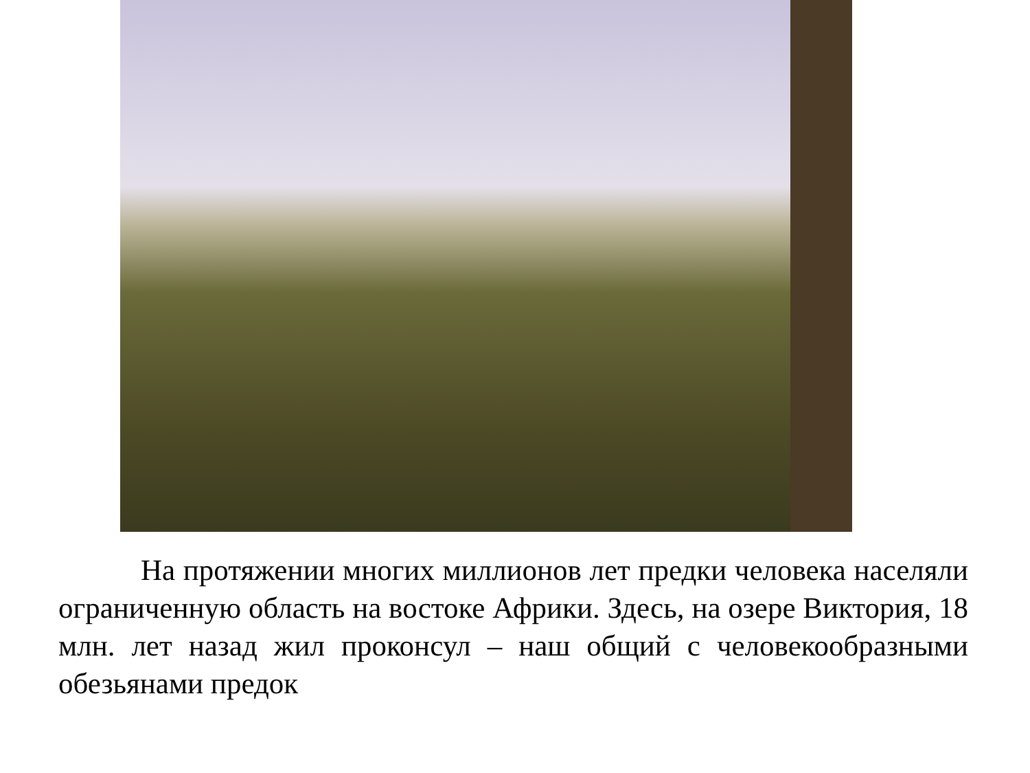На протяжении многих миллионов лет предки человека населяли ограниченную область на востоке Африки. Здесь, на озере Виктория, 18 млн. лет назад жил проконсул – наш общий с человекообразными обезьянами предок